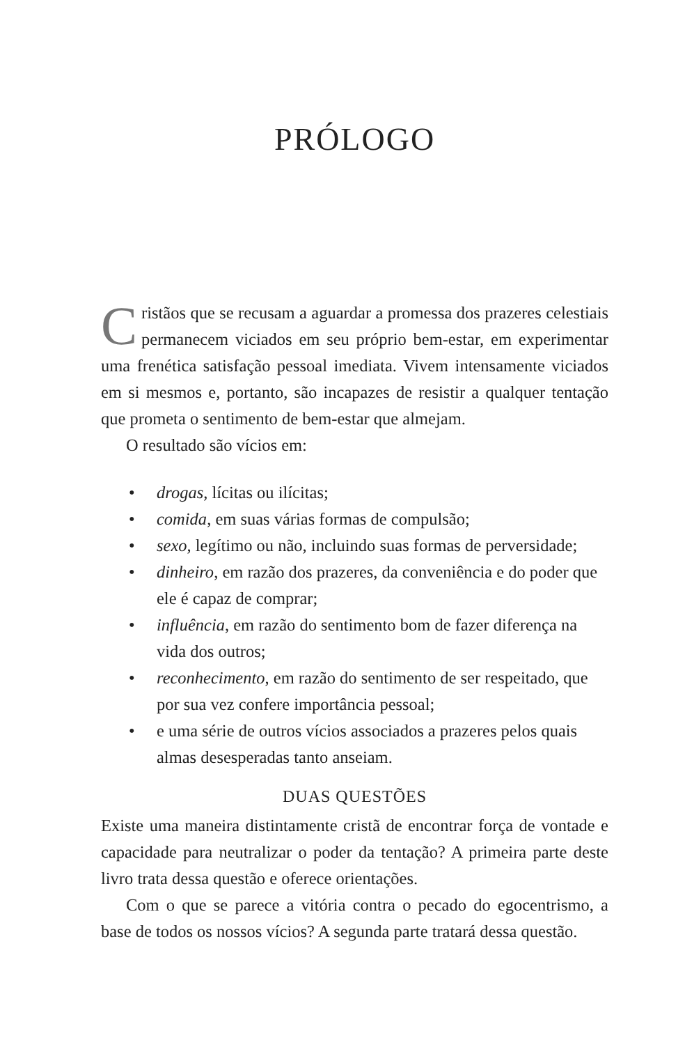PRÓLOGO
Cristãos que se recusam a aguardar a promessa dos prazeres celestiais permanecem viciados em seu próprio bem-estar, em experimentar uma frenética satisfação pessoal imediata. Vivem intensamente viciados em si mesmos e, portanto, são incapazes de resistir a qualquer tentação que prometa o sentimento de bem-estar que almejam.
O resultado são vícios em:
• drogas, lícitas ou ilícitas;
• comida, em suas várias formas de compulsão;
• sexo, legítimo ou não, incluindo suas formas de perversidade;
• dinheiro, em razão dos prazeres, da conveniência e do poder que ele é capaz de comprar;
• influência, em razão do sentimento bom de fazer diferença na vida dos outros;
• reconhecimento, em razão do sentimento de ser respeitado, que por sua vez confere importância pessoal;
• e uma série de outros vícios associados a prazeres pelos quais almas desesperadas tanto anseiam.
DUAS QUESTÕES
Existe uma maneira distintamente cristã de encontrar força de vontade e capacidade para neutralizar o poder da tentação? A primeira parte deste livro trata dessa questão e oferece orientações.
Com o que se parece a vitória contra o pecado do egocentrismo, a base de todos os nossos vícios? A segunda parte tratará dessa questão.